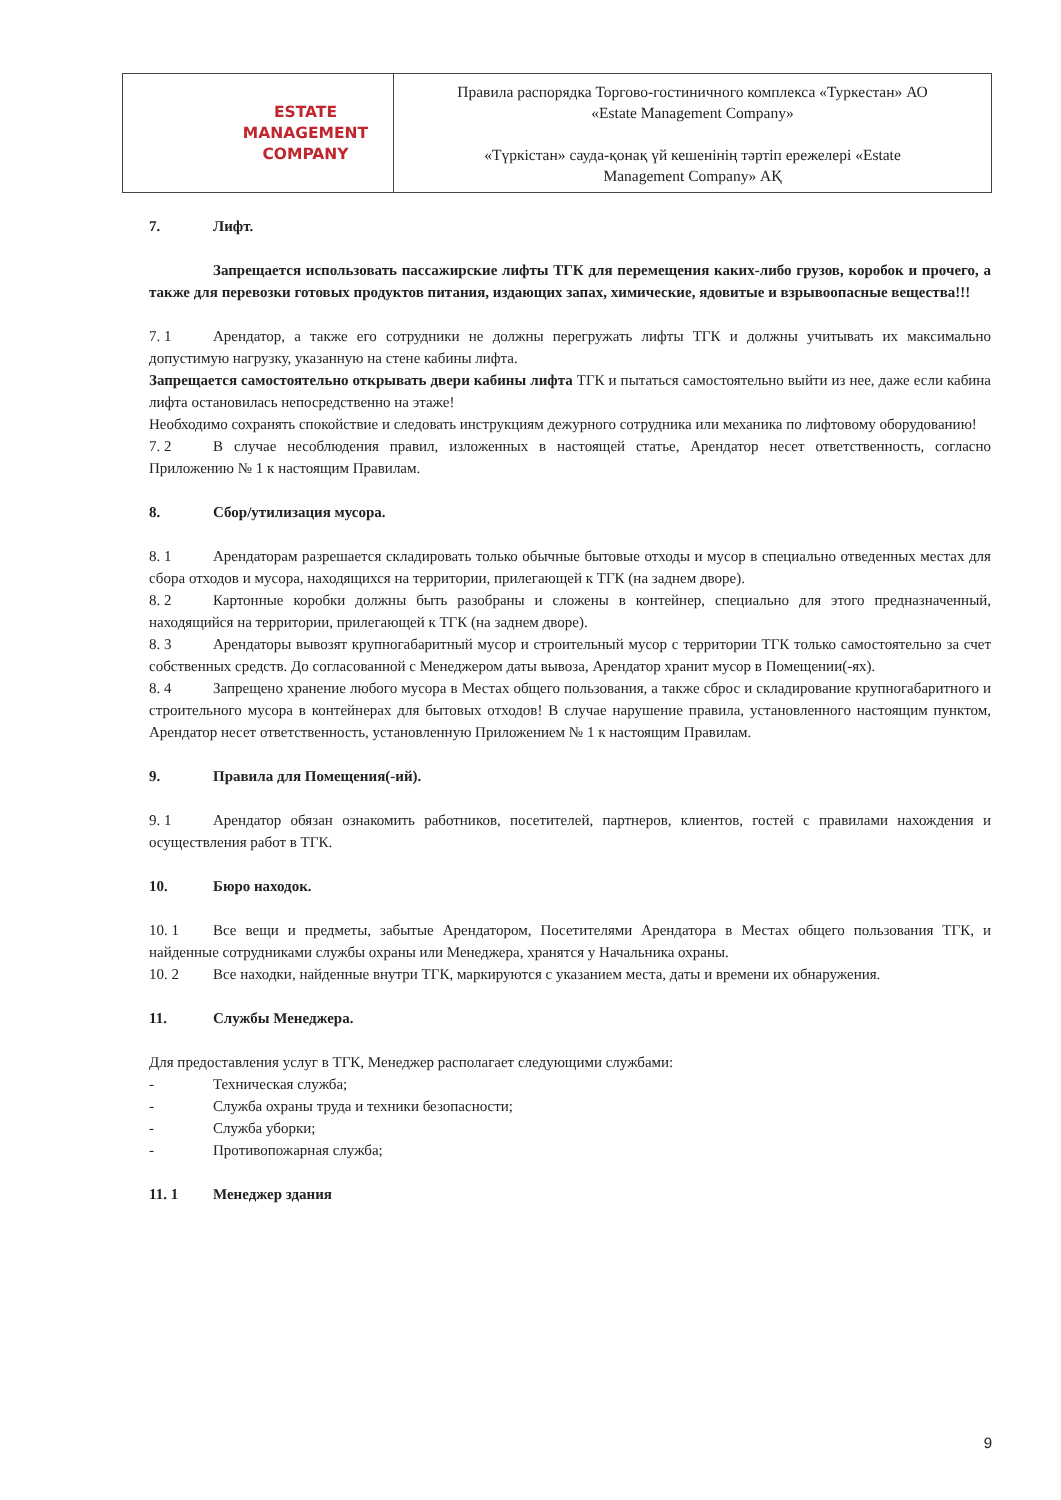| ESTATE MANAGEMENT COMPANY | Правила распорядка Торгово-гостиничного комплекса «Туркестан» АО «Estate Management Company» «Түркістан» сауда-қонақ үй кешенінің тәртіп ережелері «Estate Management Company» АҚ |
7. Лифт.
Запрещается использовать пассажирские лифты ТГК для перемещения каких-либо грузов, коробок и прочего, а также для перевозки готовых продуктов питания, издающих запах, химические, ядовитые и взрывоопасные вещества!!!
7. 1 Арендатор, а также его сотрудники не должны перегружать лифты ТГК и должны учитывать их максимально допустимую нагрузку, указанную на стене кабины лифта.
Запрещается самостоятельно открывать двери кабины лифта ТГК и пытаться самостоятельно выйти из нее, даже если кабина лифта остановилась непосредственно на этаже!
Необходимо сохранять спокойствие и следовать инструкциям дежурного сотрудника или механика по лифтовому оборудованию!
7. 2 В случае несоблюдения правил, изложенных в настоящей статье, Арендатор несет ответственность, согласно Приложению № 1 к настоящим Правилам.
8. Сбор/утилизация мусора.
8. 1 Арендаторам разрешается складировать только обычные бытовые отходы и мусор в специально отведенных местах для сбора отходов и мусора, находящихся на территории, прилегающей к ТГК (на заднем дворе).
8. 2 Картонные коробки должны быть разобраны и сложены в контейнер, специально для этого предназначенный, находящийся на территории, прилегающей к ТГК (на заднем дворе).
8. 3 Арендаторы вывозят крупногабаритный мусор и строительный мусор с территории ТГК только самостоятельно за счет собственных средств. До согласованной с Менеджером даты вывоза, Арендатор хранит мусор в Помещении(-ях).
8. 4 Запрещено хранение любого мусора в Местах общего пользования, а также сброс и складирование крупногабаритного и строительного мусора в контейнерах для бытовых отходов! В случае нарушение правила, установленного настоящим пунктом, Арендатор несет ответственность, установленную Приложением № 1 к настоящим Правилам.
9. Правила для Помещения(-ий).
9. 1 Арендатор обязан ознакомить работников, посетителей, партнеров, клиентов, гостей с правилами нахождения и осуществления работ в ТГК.
10. Бюро находок.
10. 1 Все вещи и предметы, забытые Арендатором, Посетителями Арендатора в Местах общего пользования ТГК, и найденные сотрудниками службы охраны или Менеджера, хранятся у Начальника охраны.
10. 2 Все находки, найденные внутри ТГК, маркируются с указанием места, даты и времени их обнаружения.
11. Службы Менеджера.
Для предоставления услуг в ТГК, Менеджер располагает следующими службами:
- Техническая служба;
- Служба охраны труда и техники безопасности;
- Служба уборки;
- Противопожарная служба;
11. 1 Менеджер здания
9